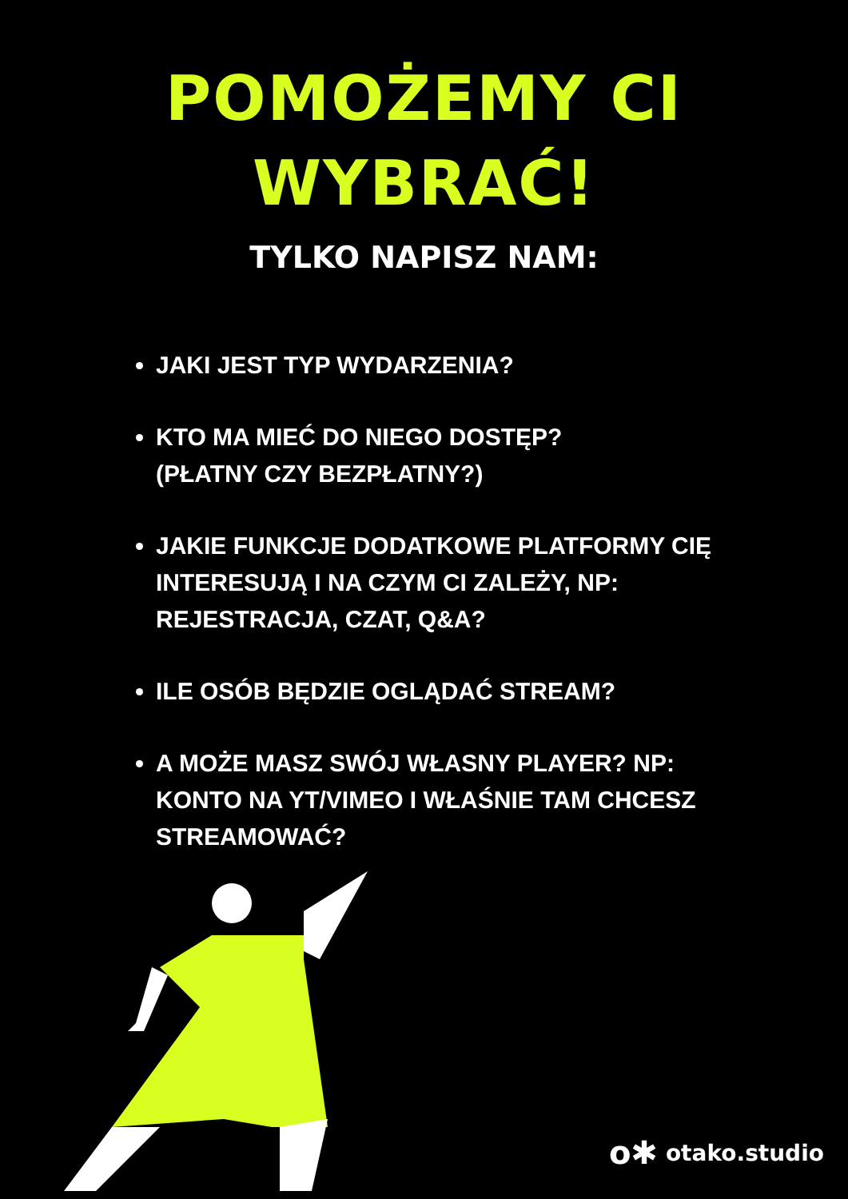POMOŻEMY CI
WYBRAĆ!
TYLKO NAPISZ NAM:
JAKI JEST TYP WYDARZENIA?
KTO MA MIEĆ DO NIEGO DOSTĘP?
(PŁATNY CZY BEZPŁATNY?)
JAKIE FUNKCJE DODATKOWE PLATFORMY CIĘ INTERESUJĄ I NA CZYM CI ZALEŻY, NP: REJESTRACJA, CZAT, Q&A?
ILE OSÓB BĘDZIE OGLĄDAĆ STREAM?
A MOŻE MASZ SWÓJ WŁASNY PLAYER? NP: KONTO NA YT/VIMEO I WŁAŚNIE TAM CHCESZ STREAMOWAĆ?
o✱ otako.studio